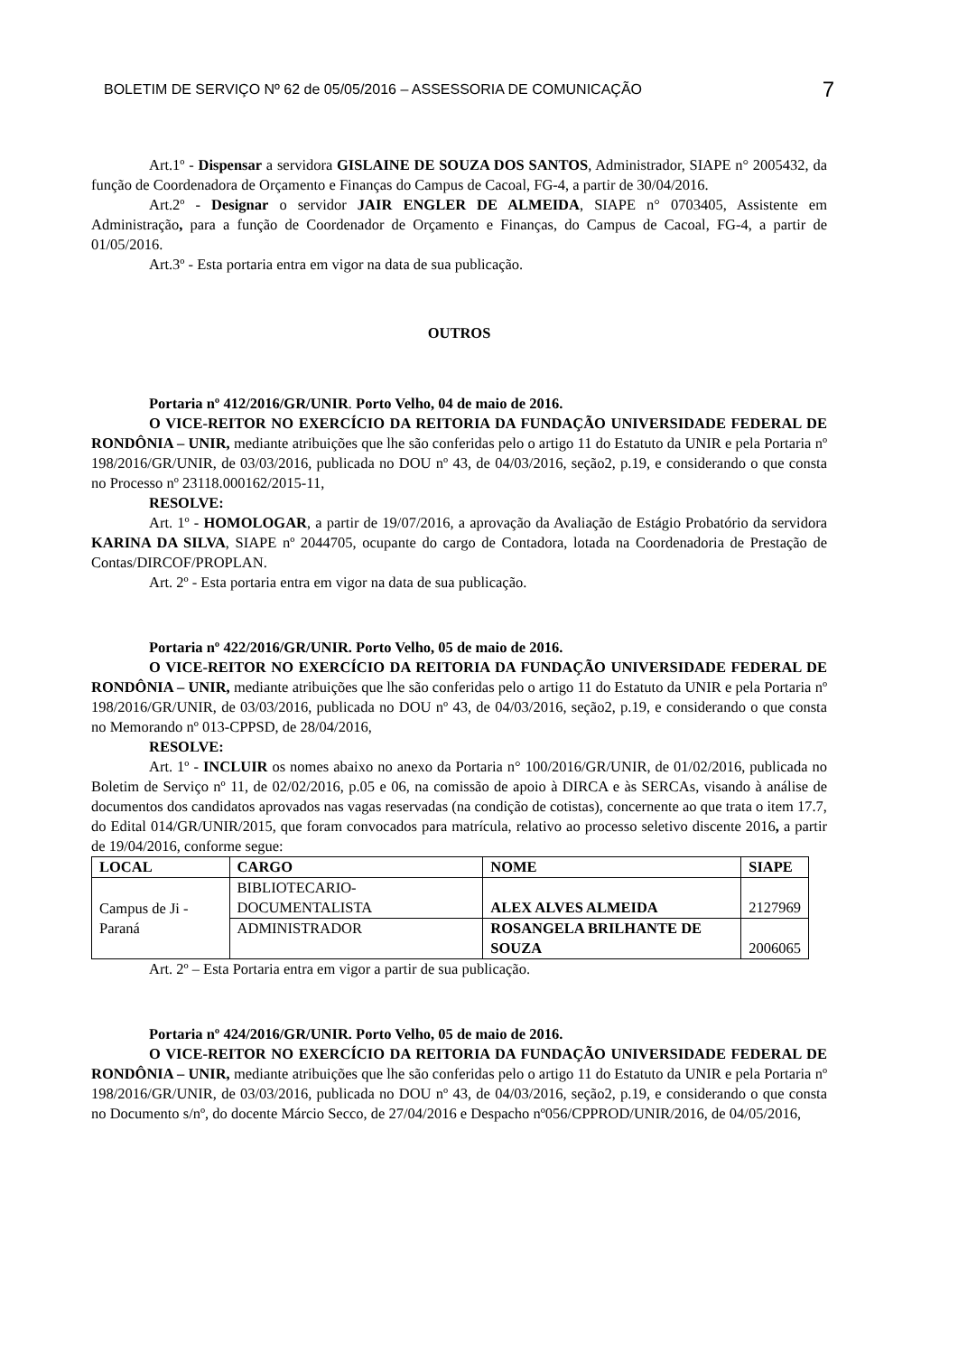BOLETIM DE SERVIÇO Nº 62 de 05/05/2016 – ASSESSORIA DE COMUNICAÇÃO 7
Art.1º - Dispensar a servidora GISLAINE DE SOUZA DOS SANTOS, Administrador, SIAPE n° 2005432, da função de Coordenadora de Orçamento e Finanças do Campus de Cacoal, FG-4, a partir de 30/04/2016.
Art.2º - Designar o servidor JAIR ENGLER DE ALMEIDA, SIAPE n° 0703405, Assistente em Administração, para a função de Coordenador de Orçamento e Finanças, do Campus de Cacoal, FG-4, a partir de 01/05/2016.
Art.3º - Esta portaria entra em vigor na data de sua publicação.
OUTROS
Portaria nº 412/2016/GR/UNIR. Porto Velho, 04 de maio de 2016.
O VICE-REITOR NO EXERCÍCIO DA REITORIA DA FUNDAÇÃO UNIVERSIDADE FEDERAL DE RONDÔNIA – UNIR, mediante atribuições que lhe são conferidas pelo o artigo 11 do Estatuto da UNIR e pela Portaria nº 198/2016/GR/UNIR, de 03/03/2016, publicada no DOU nº 43, de 04/03/2016, seção2, p.19, e considerando o que consta no Processo nº 23118.000162/2015-11,
RESOLVE:
Art. 1º - HOMOLOGAR, a partir de 19/07/2016, a aprovação da Avaliação de Estágio Probatório da servidora KARINA DA SILVA, SIAPE nº 2044705, ocupante do cargo de Contadora, lotada na Coordenadoria de Prestação de Contas/DIRCOF/PROPLAN.
Art. 2º - Esta portaria entra em vigor na data de sua publicação.
Portaria nº 422/2016/GR/UNIR. Porto Velho, 05 de maio de 2016.
O VICE-REITOR NO EXERCÍCIO DA REITORIA DA FUNDAÇÃO UNIVERSIDADE FEDERAL DE RONDÔNIA – UNIR, mediante atribuições que lhe são conferidas pelo o artigo 11 do Estatuto da UNIR e pela Portaria nº 198/2016/GR/UNIR, de 03/03/2016, publicada no DOU nº 43, de 04/03/2016, seção2, p.19, e considerando o que consta no Memorando nº 013-CPPSD, de 28/04/2016,
RESOLVE:
Art. 1º - INCLUIR os nomes abaixo no anexo da Portaria n° 100/2016/GR/UNIR, de 01/02/2016, publicada no Boletim de Serviço nº 11, de 02/02/2016, p.05 e 06, na comissão de apoio à DIRCA e às SERCAs, visando à análise de documentos dos candidatos aprovados nas vagas reservadas (na condição de cotistas), concernente ao que trata o item 17.7, do Edital 014/GR/UNIR/2015, que foram convocados para matrícula, relativo ao processo seletivo discente 2016, a partir de 19/04/2016, conforme segue:
| LOCAL | CARGO | NOME | SIAPE |
| --- | --- | --- | --- |
| Campus de Ji - Paraná | BIBLIOTECARIO-DOCUMENTALISTA | ALEX ALVES ALMEIDA | 2127969 |
| | ADMINISTRADOR | ROSANGELA BRILHANTE DE SOUZA | 2006065 |
Art. 2º – Esta Portaria entra em vigor a partir de sua publicação.
Portaria nº 424/2016/GR/UNIR. Porto Velho, 05 de maio de 2016.
O VICE-REITOR NO EXERCÍCIO DA REITORIA DA FUNDAÇÃO UNIVERSIDADE FEDERAL DE RONDÔNIA – UNIR, mediante atribuições que lhe são conferidas pelo o artigo 11 do Estatuto da UNIR e pela Portaria nº 198/2016/GR/UNIR, de 03/03/2016, publicada no DOU nº 43, de 04/03/2016, seção2, p.19, e considerando o que consta no Documento s/nº, do docente Márcio Secco, de 27/04/2016 e Despacho nº056/CPPROD/UNIR/2016, de 04/05/2016,